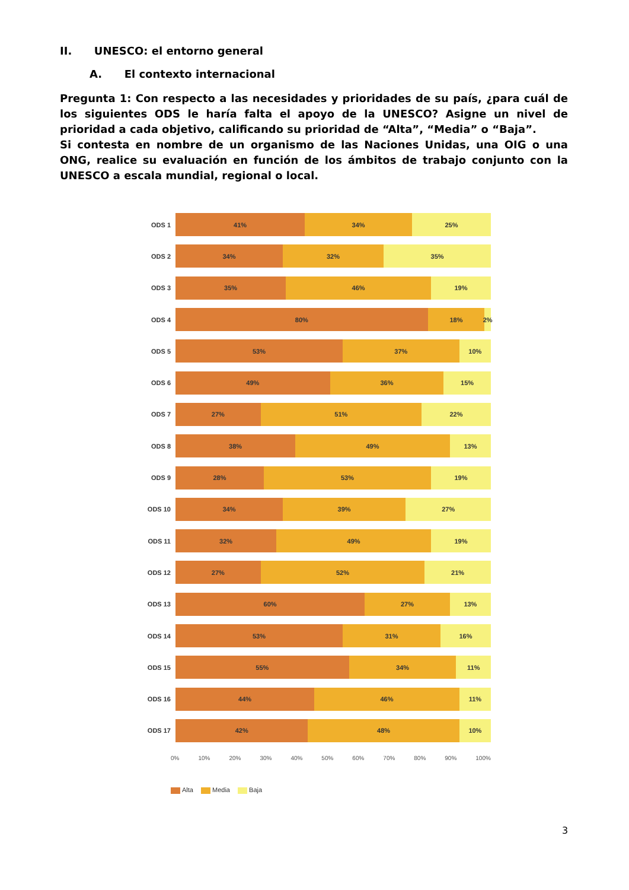II. UNESCO: el entorno general
A. El contexto internacional
Pregunta 1: Con respecto a las necesidades y prioridades de su país, ¿para cuál de los siguientes ODS le haría falta el apoyo de la UNESCO? Asigne un nivel de prioridad a cada objetivo, calificando su prioridad de “Alta”, “Media” o “Baja”.
Si contesta en nombre de un organismo de las Naciones Unidas, una OIG o una ONG, realice su evaluación en función de los ámbitos de trabajo conjunto con la UNESCO a escala mundial, regional o local.
ODS 1
41% 34% 25%
ODS 2
34% 32% 35%
ODS 3
35% 46% 19%
ODS 4
80% 18% 2%
ODS 5
53% 37% 10%
ODS 6
49% 36% 15%
ODS 7
27% 51% 22%
ODS 8
38% 49% 13%
ODS 9
28% 53% 19%
ODS 10
34% 39% 27%
ODS 11
32% 49% 19%
ODS 12
27% 52% 21%
ODS 13
60% 27% 13%
ODS 14
53% 31% 16%
ODS 15
55% 34% 11%
ODS 16
44% 46% 11%
ODS 17
42% 48% 10%
0% 10% 20% 30% 40% 50% 60% 70% 80% 90% 100%
Alta Media Baja
3